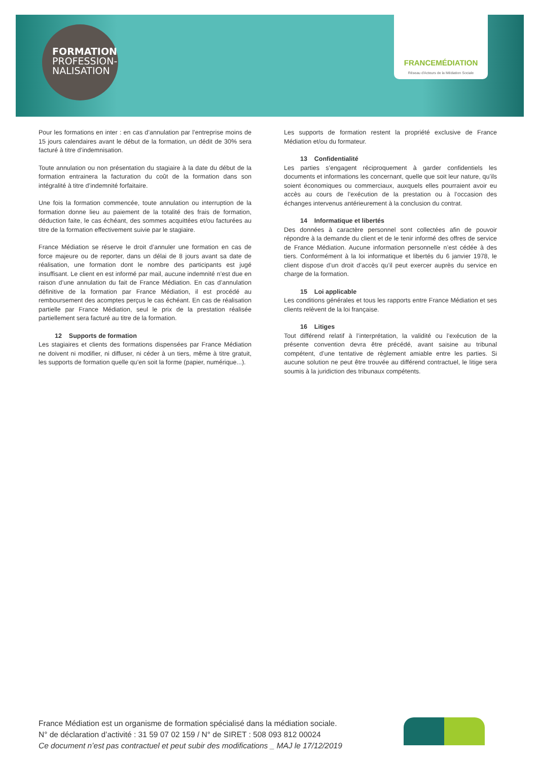FORMATION
PROFESSION-
NALISATION
FRANCEMÉDIATION
Réseau d'Acteurs de la Médiation Sociale
Pour les formations en inter : en cas d’annulation par l’entreprise moins de 15 jours calendaires avant le début de la formation, un dédit de 30% sera facturé à titre d’indemnisation.
Toute annulation ou non présentation du stagiaire à la date du début de la formation entrainera la facturation du coût de la formation dans son intégralité à titre d’indemnité forfaitaire.
Une fois la formation commencée, toute annulation ou interruption de la formation donne lieu au paiement de la totalité des frais de formation, déduction faite, le cas échéant, des sommes acquittées et/ou facturées au titre de la formation effectivement suivie par le stagiaire.
France Médiation se réserve le droit d’annuler une formation en cas de force majeure ou de reporter, dans un délai de 8 jours avant sa date de réalisation, une formation dont le nombre des participants est jugé insuffisant. Le client en est informé par mail, aucune indemnité n’est due en raison d’une annulation du fait de France Médiation. En cas d’annulation définitive de la formation par France Médiation, il est procédé au remboursement des acomptes perçus le cas échéant. En cas de réalisation partielle par France Médiation, seul le prix de la prestation réalisée partiellement sera facturé au titre de la formation.
12 Supports de formation
Les stagiaires et clients des formations dispensées par France Médiation ne doivent ni modifier, ni diffuser, ni céder à un tiers, même à titre gratuit, les supports de formation quelle qu’en soit la forme (papier, numérique...).
Les supports de formation restent la propriété exclusive de France Médiation et/ou du formateur.
13 Confidentialité
Les parties s’engagent réciproquement à garder confidentiels les documents et informations les concernant, quelle que soit leur nature, qu’ils soient économiques ou commerciaux, auxquels elles pourraient avoir eu accès au cours de l’exécution de la prestation ou à l’occasion des échanges intervenus antérieurement à la conclusion du contrat.
14 Informatique et libertés
Des données à caractère personnel sont collectées afin de pouvoir répondre à la demande du client et de le tenir informé des offres de service de France Médiation. Aucune information personnelle n’est cédée à des tiers. Conformément à la loi informatique et libertés du 6 janvier 1978, le client dispose d’un droit d’accès qu’il peut exercer auprès du service en charge de la formation.
15 Loi applicable
Les conditions générales et tous les rapports entre France Médiation et ses clients relèvent de la loi française.
16 Litiges
Tout différend relatif à l’interprétation, la validité ou l’exécution de la présente convention devra être précédé, avant saisine au tribunal compétent, d’une tentative de règlement amiable entre les parties. Si aucune solution ne peut être trouvée au différend contractuel, le litige sera soumis à la juridiction des tribunaux compétents.
France Médiation est un organisme de formation spécialisé dans la médiation sociale.
N° de déclaration d’activité : 31 59 07 02 159 / N° de SIRET : 508 093 812 00024
Ce document n’est pas contractuel et peut subir des modifications _ MAJ le 17/12/2019